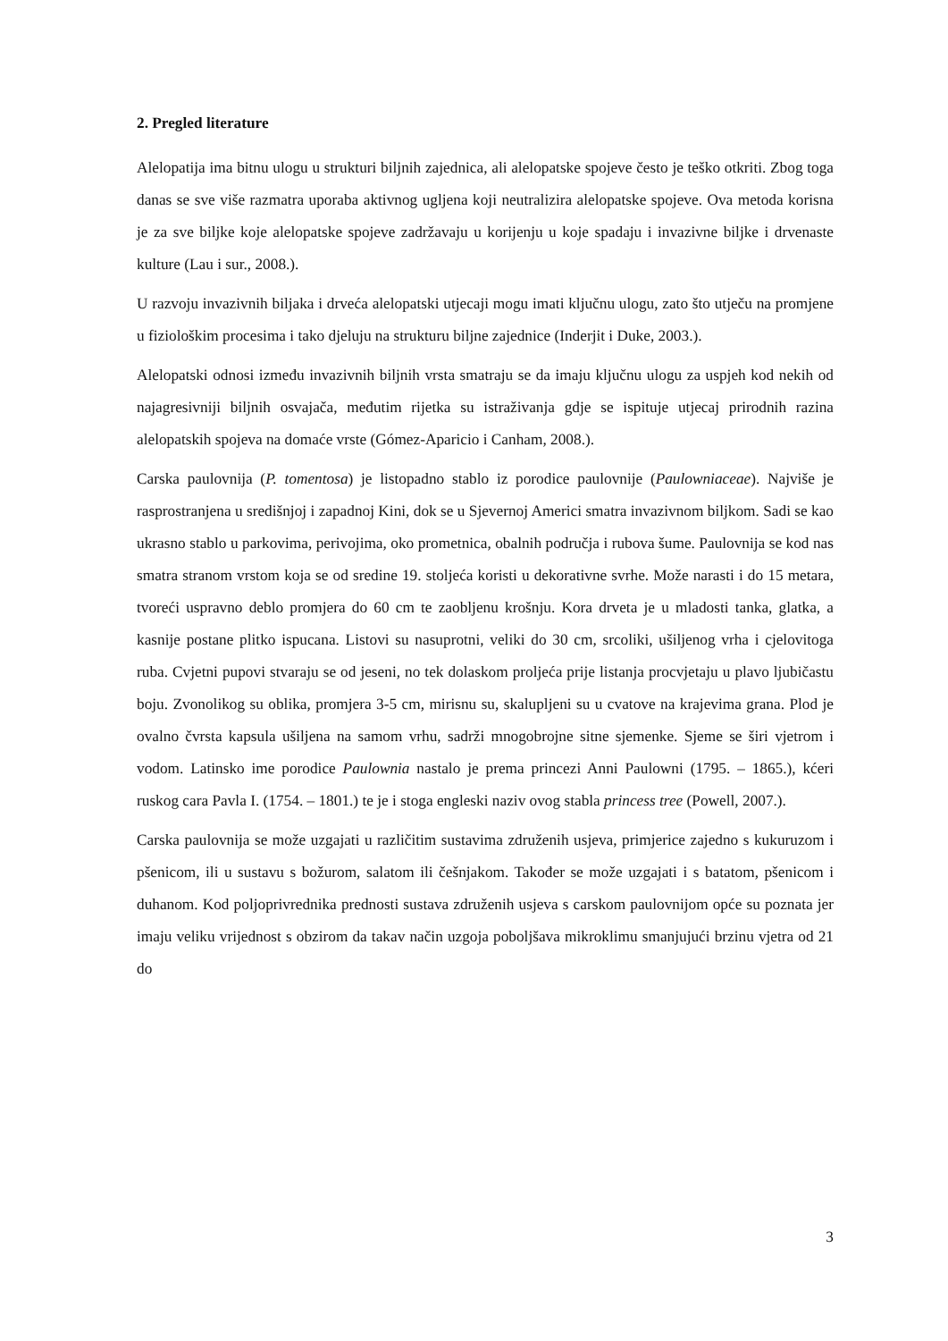2. Pregled literature
Alelopatija ima bitnu ulogu u strukturi biljnih zajednica, ali alelopatske spojeve često je teško otkriti. Zbog toga danas se sve više razmatra uporaba aktivnog ugljena koji neutralizira alelopatske spojeve. Ova metoda korisna je za sve biljke koje alelopatske spojeve zadržavaju u korijenju u koje spadaju i invazivne biljke i drvenaste kulture (Lau i sur., 2008.).
U razvoju invazivnih biljaka i drveća alelopatski utjecaji mogu imati ključnu ulogu, zato što utječu na promjene u fiziološkim procesima i tako djeluju na strukturu biljne zajednice (Inderjit i Duke, 2003.).
Alelopatski odnosi između invazivnih biljnih vrsta smatraju se da imaju ključnu ulogu za uspjeh kod nekih od najagresivniji biljnih osvajača, međutim rijetka su istraživanja gdje se ispituje utjecaj prirodnih razina alelopatskih spojeva na domaće vrste (Gómez-Aparicio i Canham, 2008.).
Carska paulovnija (P. tomentosa) je listopadno stablo iz porodice paulovnije (Paulowniaceae). Najviše je rasprostranjena u središnjoj i zapadnoj Kini, dok se u Sjevernoj Americi smatra invazivnom biljkom. Sadi se kao ukrasno stablo u parkovima, perivojima, oko prometnica, obalnih područja i rubova šume. Paulovnija se kod nas smatra stranom vrstom koja se od sredine 19. stoljeća koristi u dekorativne svrhe. Može narasti i do 15 metara, tvoreći uspravno deblo promjera do 60 cm te zaobljenu krošnju. Kora drveta je u mladosti tanka, glatka, a kasnije postane plitko ispucana. Listovi su nasuprotni, veliki do 30 cm, srcoliki, ušiljenog vrha i cjelovitoga ruba. Cvjetni pupovi stvaraju se od jeseni, no tek dolaskom proljeća prije listanja procvjetaju u plavo ljubičastu boju. Zvonolikog su oblika, promjera 3-5 cm, mirisnu su, skalupljeni su u cvatove na krajevima grana. Plod je ovalno čvrsta kapsula ušiljena na samom vrhu, sadrži mnogobrojne sitne sjemenke. Sjeme se širi vjetrom i vodom. Latinsko ime porodice Paulownia nastalo je prema princezi Anni Paulowni (1795. – 1865.), kćeri ruskog cara Pavla I. (1754. – 1801.) te je i stoga engleski naziv ovog stabla princess tree (Powell, 2007.).
Carska paulovnija se može uzgajati u različitim sustavima združenih usjeva, primjerice zajedno s kukuruzom i pšenicom, ili u sustavu s božurom, salatom ili češnjakom. Također se može uzgajati i s batatom, pšenicom i duhanom. Kod poljoprivrednika prednosti sustava združenih usjeva s carskom paulovnijom opće su poznata jer imaju veliku vrijednost s obzirom da takav način uzgoja poboljšava mikroklimu smanjujući brzinu vjetra od 21 do
3